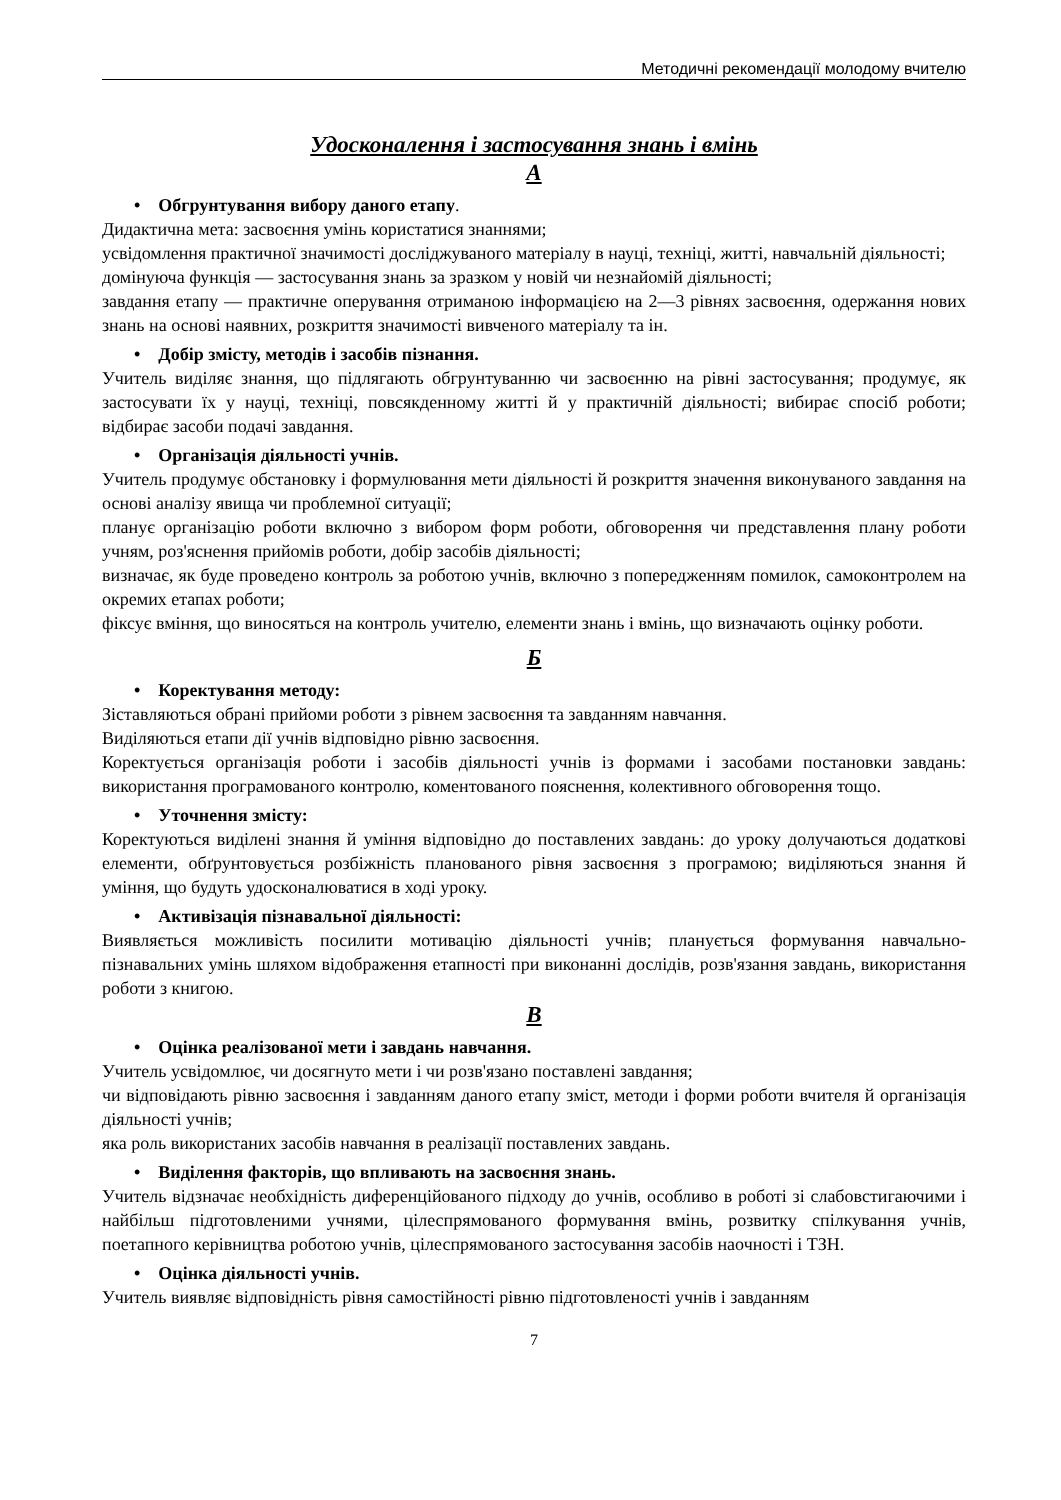Методичні рекомендації молодому вчителю
Удосконалення і застосування знань і вмінь
А
• Обгрунтування вибору даного етапу.
Дидактична мета: засвоєння умінь користатися знаннями;
усвідомлення практичної значимості досліджуваного матеріалу в науці, техніці, житті, навчальній діяльності;
домінуюча функція — застосування знань за зразком у новій чи незнайомій діяльності;
завдання етапу — практичне оперування отриманою інформацією на 2—3 рівнях засвоєння, одержання нових знань на основі наявних, розкриття значимості вивченого матеріалу та ін.
• Добір змісту, методів і засобів пізнання.
Учитель виділяє знання, що підлягають обгрунтуванню чи засвоєнню на рівні застосування; продумує, як застосувати їх у науці, техніці, повсякденному житті й у практичній діяльності; вибирає спосіб роботи; відбирає засоби подачі завдання.
• Організація діяльності учнів.
Учитель продумує обстановку і формулювання мети діяльності й розкриття значення виконуваного завдання на основі аналізу явища чи проблемної ситуації;
планує організацію роботи включно з вибором форм роботи, обговорення чи представлення плану роботи учням, роз'яснення прийомів роботи, добір засобів діяльності;
визначає, як буде проведено контроль за роботою учнів, включно з попередженням помилок, самоконтролем на окремих етапах роботи;
фіксує вміння, що виносяться на контроль учителю, елементи знань і вмінь, що визначають оцінку роботи.
Б
• Коректування методу:
Зіставляються обрані прийоми роботи з рівнем засвоєння та завданням навчання.
Виділяються етапи дії учнів відповідно рівню засвоєння.
Коректується організація роботи і засобів діяльності учнів із формами і засобами постановки завдань: використання програмованого контролю, коментованого пояснення, колективного обговорення тощо.
• Уточнення змісту:
Коректуються виділені знання й уміння відповідно до поставлених завдань: до уроку долучаються додаткові елементи, обґрунтовується розбіжність планованого рівня засвоєння з програмою; виділяються знання й уміння, що будуть удосконалюватися в ході уроку.
• Активізація пізнавальної діяльності:
Виявляється можливість посилити мотивацію діяльності учнів; планується формування навчально-пізнавальних умінь шляхом відображення етапності при виконанні дослідів, розв'язання завдань, використання роботи з книгою.
В
• Оцінка реалізованої мети і завдань навчання.
Учитель усвідомлює, чи досягнуто мети і чи розв'язано поставлені завдання;
чи відповідають рівню засвоєння і завданням даного етапу зміст, методи і форми роботи вчителя й організація діяльності учнів;
яка роль використаних засобів навчання в реалізації поставлених завдань.
• Виділення факторів, що впливають на засвоєння знань.
Учитель відзначає необхідність диференційованого підходу до учнів, особливо в роботі зі слабовстигаючими і найбільш підготовленими учнями, цілеспрямованого формування вмінь, розвитку спілкування учнів, поетапного керівництва роботою учнів, цілеспрямованого застосування засобів наочності і ТЗН.
• Оцінка діяльності учнів.
Учитель виявляє відповідність рівня самостійності рівню підготовленості учнів і завданням
7